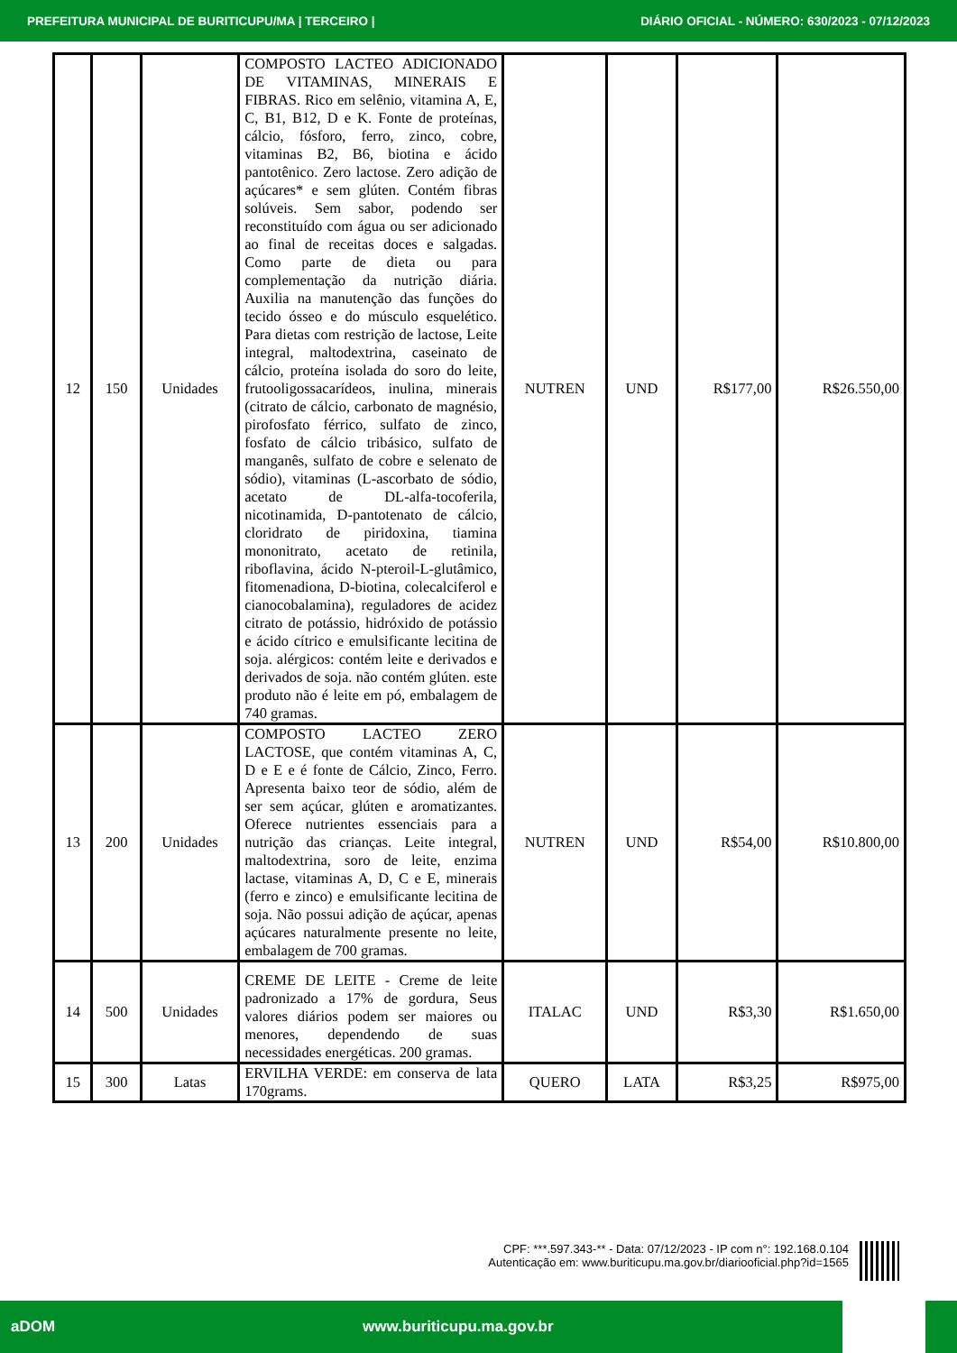PREFEITURA MUNICIPAL DE BURITICUPU/MA | TERCEIRO | DIÁRIO OFICIAL - NÚMERO: 630/2023 - 07/12/2023
| 12 | 150 | Unidades | COMPOSTO LACTEO ADICIONADO DE VITAMINAS, MINERAIS E FIBRAS. Rico em selênio, vitamina A, E, C, B1, B12, D e K. Fonte de proteínas, cálcio, fósforo, ferro, zinco, cobre, vitaminas B2, B6, biotina e ácido pantotênico. Zero lactose. Zero adição de açúcares* e sem glúten. Contém fibras solúveis. Sem sabor, podendo ser reconstituído com água ou ser adicionado ao final de receitas doces e salgadas. Como parte de dieta ou para complementação da nutrição diária. Auxilia na manutenção das funções do tecido ósseo e do músculo esquelético. Para dietas com restrição de lactose, Leite integral, maltodextrina, caseinato de cálcio, proteína isolada do soro do leite, frutooligossacarídeos, inulina, minerais (citrato de cálcio, carbonato de magnésio, pirofosfato férrico, sulfato de zinco, fosfato de cálcio tribásico, sulfato de manganês, sulfato de cobre e selenato de sódio), vitaminas (L-ascorbato de sódio, acetato de DL-alfa-tocoferila, nicotinamida, D-pantotenato de cálcio, cloridrato de piridoxina, tiamina mononitrato, acetato de retinila, riboflavina, ácido N-pteroil-L-glutâmico, fitomenadiona, D-biotina, colecalciferol e cianocobalamina), reguladores de acidez citrato de potássio, hidróxido de potássio e ácido cítrico e emulsificante lecitina de soja. alérgicos: contém leite e derivados e derivados de soja. não contém glúten. este produto não é leite em pó, embalagem de 740 gramas. | NUTREN | UND | R$177,00 | R$26.550,00 |
| 13 | 200 | Unidades | COMPOSTO LACTEO ZERO LACTOSE, que contém vitaminas A, C, D e E e é fonte de Cálcio, Zinco, Ferro. Apresenta baixo teor de sódio, além de ser sem açúcar, glúten e aromatizantes. Oferece nutrientes essenciais para a nutrição das crianças. Leite integral, maltodextrina, soro de leite, enzima lactase, vitaminas A, D, C e E, minerais (ferro e zinco) e emulsificante lecitina de soja. Não possui adição de açúcar, apenas açúcares naturalmente presente no leite, embalagem de 700 gramas. | NUTREN | UND | R$54,00 | R$10.800,00 |
| 14 | 500 | Unidades | CREME DE LEITE - Creme de leite padronizado a 17% de gordura, Seus valores diários podem ser maiores ou menores, dependendo de suas necessidades energéticas. 200 gramas. | ITALAC | UND | R$3,30 | R$1.650,00 |
| 15 | 300 | Latas | ERVILHA VERDE: em conserva de lata 170grams. | QUERO | LATA | R$3,25 | R$975,00 |
CPF: ***.597.343-** - Data: 07/12/2023 - IP com n°: 192.168.0.104
Autenticação em: www.buriticupu.ma.gov.br/diariooficial.php?id=1565
aDOM www.buriticupu.ma.gov.br